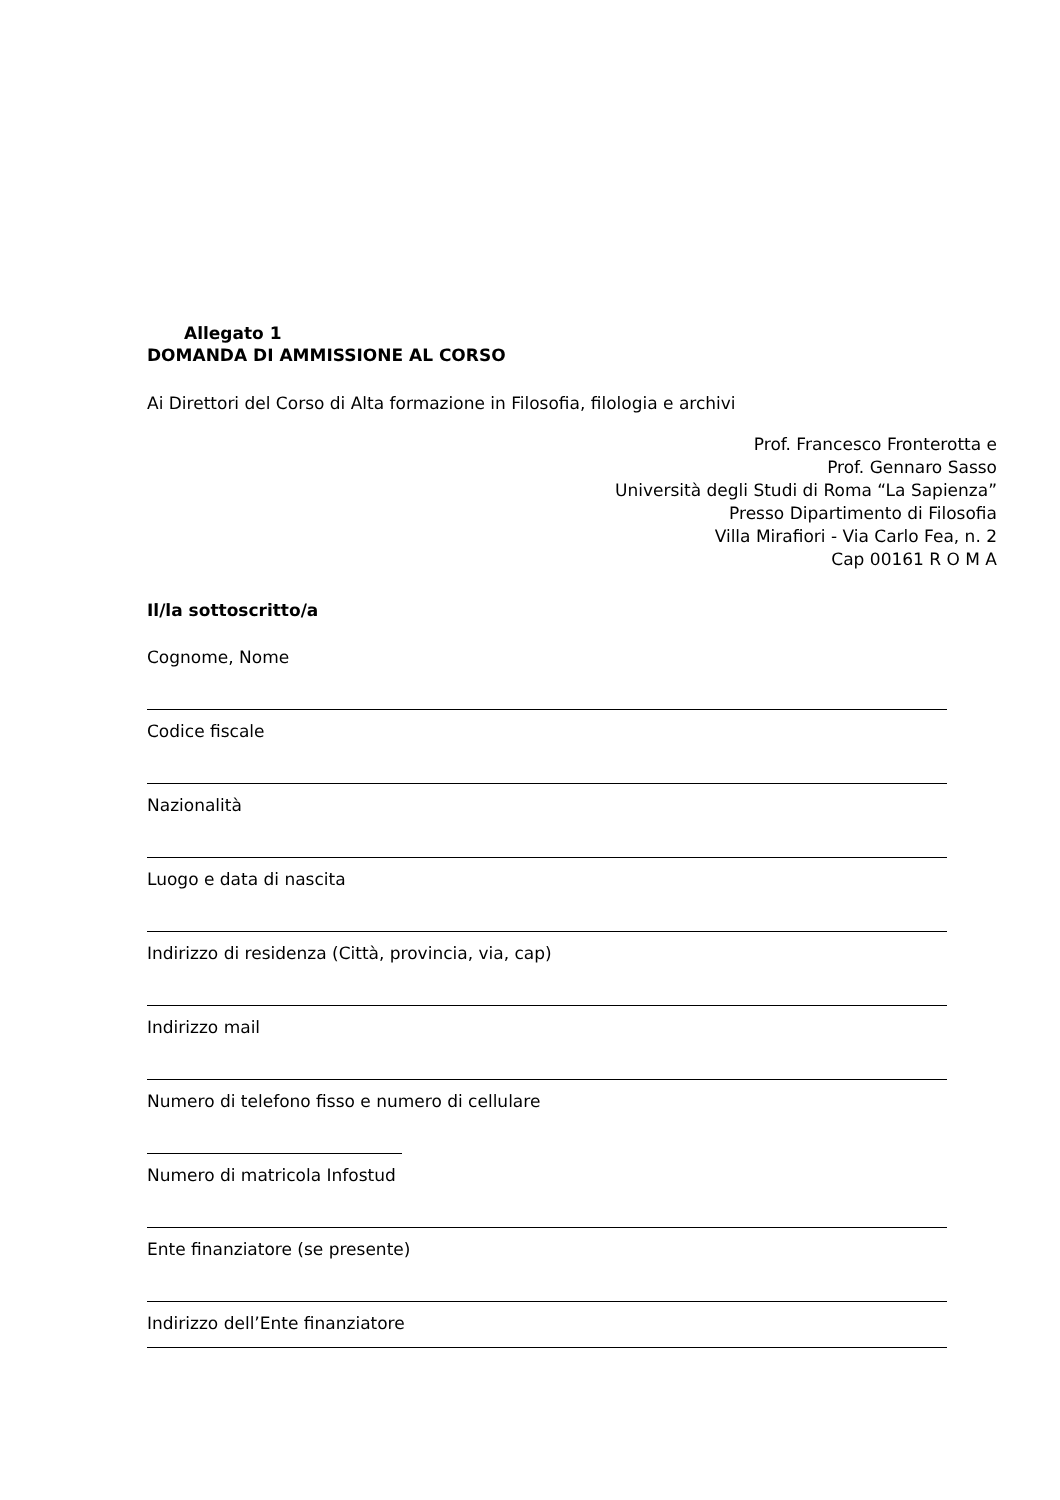Allegato 1
DOMANDA DI AMMISSIONE AL CORSO
Ai Direttori del Corso di Alta formazione in Filosofia, filologia e archivi
Prof. Francesco Fronterotta e
Prof. Gennaro Sasso
Università degli Studi di Roma “La Sapienza”
Presso Dipartimento di Filosofia
Villa Mirafiori - Via Carlo Fea, n. 2
Cap 00161 R O M A
Il/la sottoscritto/a
Cognome, Nome
Codice fiscale
Nazionalità
Luogo e data di nascita
Indirizzo di residenza (Città, provincia, via, cap)
Indirizzo mail
Numero di telefono fisso e numero di cellulare
Numero di matricola Infostud
Ente finanziatore (se presente)
Indirizzo dell’Ente finanziatore